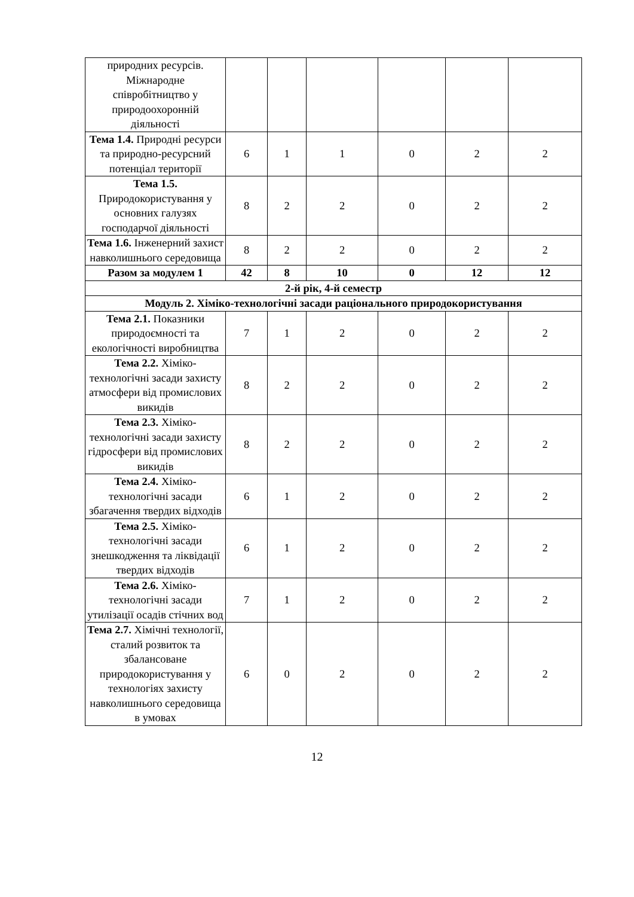| природних ресурсів. Міжнародне співробітництво у природоохоронній діяльності | | | | | | |
| Тема 1.4. Природні ресурси та природно-ресурсний потенціал території | 6 | 1 | 1 | 0 | 2 | 2 |
| Тема 1.5. Природокористування у основних галузях господарчої діяльності | 8 | 2 | 2 | 0 | 2 | 2 |
| Тема 1.6. Інженерний захист навколишнього середовища | 8 | 2 | 2 | 0 | 2 | 2 |
| Разом за модулем 1 | 42 | 8 | 10 | 0 | 12 | 12 |
| 2-й рік, 4-й семестр | | | | | | |
| Модуль 2. Хіміко-технологічні засади раціонального природокористування | | | | | | |
| Тема 2.1. Показники природоємності та екологічності виробництва | 7 | 1 | 2 | 0 | 2 | 2 |
| Тема 2.2. Хіміко-технологічні засади захисту атмосфери від промислових викидів | 8 | 2 | 2 | 0 | 2 | 2 |
| Тема 2.3. Хіміко-технологічні засади захисту гідросфери від промислових викидів | 8 | 2 | 2 | 0 | 2 | 2 |
| Тема 2.4. Хіміко-технологічні засади збагачення твердих відходів | 6 | 1 | 2 | 0 | 2 | 2 |
| Тема 2.5. Хіміко-технологічні засади знешкодження та ліквідації твердих відходів | 6 | 1 | 2 | 0 | 2 | 2 |
| Тема 2.6. Хіміко-технологічні засади утилізації осадів стічних вод | 7 | 1 | 2 | 0 | 2 | 2 |
| Тема 2.7. Хімічні технології, сталий розвиток та збалансоване природокористування у технологіях захисту навколишнього середовища в умовах | 6 | 0 | 2 | 0 | 2 | 2 |
12